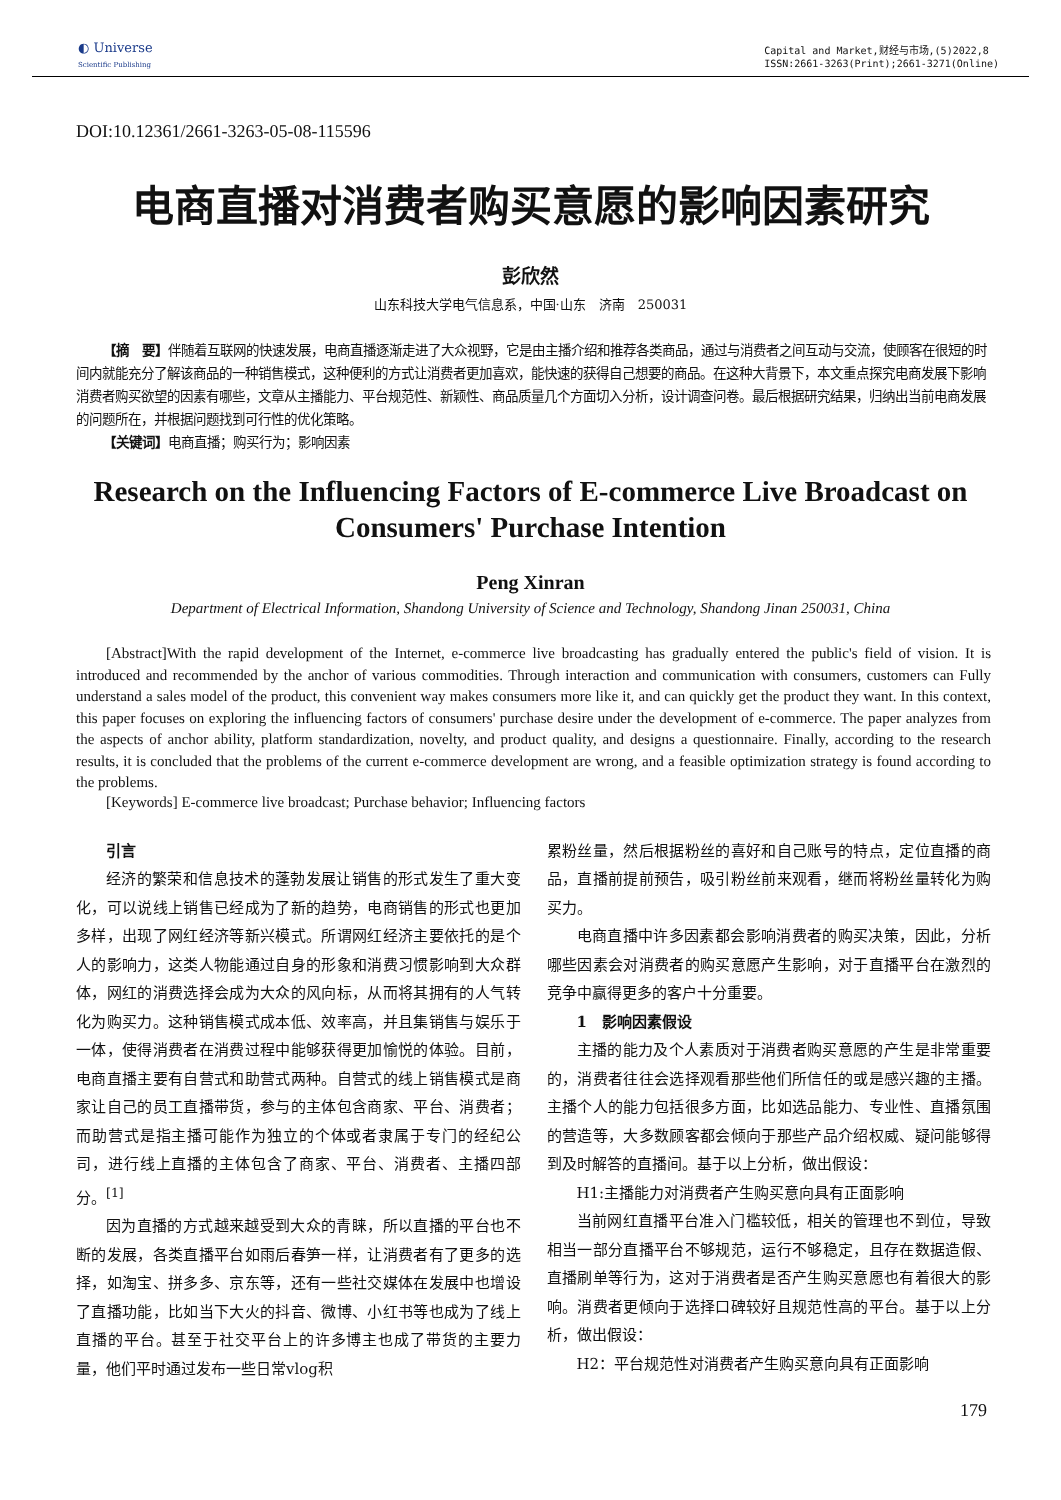◐ Universe
Scientific Publishing
Capital and Market,财经与市场,(5)2022,8
ISSN:2661-3263(Print);2661-3271(Online)
DOI:10.12361/2661-3263-05-08-115596
电商直播对消费者购买意愿的影响因素研究
彭欣然
山东科技大学电气信息系，中国·山东　济南　250031
【摘　要】伴随着互联网的快速发展，电商直播逐渐走进了大众视野，它是由主播介绍和推荐各类商品，通过与消费者之间互动与交流，使顾客在很短的时间内就能充分了解该商品的一种销售模式，这种便利的方式让消费者更加喜欢，能快速的获得自己想要的商品。在这种大背景下，本文重点探究电商发展下影响消费者购买欲望的因素有哪些，文章从主播能力、平台规范性、新颖性、商品质量几个方面切入分析，设计调查问卷。最后根据研究结果，归纳出当前电商发展的问题所在，并根据问题找到可行性的优化策略。
【关键词】电商直播；购买行为；影响因素
Research on the Influencing Factors of E-commerce Live Broadcast on Consumers' Purchase Intention
Peng Xinran
Department of Electrical Information, Shandong University of Science and Technology, Shandong Jinan 250031, China
[Abstract]With the rapid development of the Internet, e-commerce live broadcasting has gradually entered the public's field of vision. It is introduced and recommended by the anchor of various commodities. Through interaction and communication with consumers, customers can Fully understand a sales model of the product, this convenient way makes consumers more like it, and can quickly get the product they want. In this context, this paper focuses on exploring the influencing factors of consumers' purchase desire under the development of e-commerce. The paper analyzes from the aspects of anchor ability, platform standardization, novelty, and product quality, and designs a questionnaire. Finally, according to the research results, it is concluded that the problems of the current e-commerce development are wrong, and a feasible optimization strategy is found according to the problems.
[Keywords] E-commerce live broadcast; Purchase behavior; Influencing factors
引言
经济的繁荣和信息技术的蓬勃发展让销售的形式发生了重大变化，可以说线上销售已经成为了新的趋势，电商销售的形式也更加多样，出现了网红经济等新兴模式。所谓网红经济主要依托的是个人的影响力，这类人物能通过自身的形象和消费习惯影响到大众群体，网红的消费选择会成为大众的风向标，从而将其拥有的人气转化为购买力。这种销售模式成本低、效率高，并且集销售与娱乐于一体，使得消费者在消费过程中能够获得更加愉悦的体验。目前，电商直播主要有自营式和助营式两种。自营式的线上销售模式是商家让自己的员工直播带货，参与的主体包含商家、平台、消费者；而助营式是指主播可能作为独立的个体或者隶属于专门的经纪公司，进行线上直播的主体包含了商家、平台、消费者、主播四部分。<sup>[1]</sup>
因为直播的方式越来越受到大众的青睐，所以直播的平台也不断的发展，各类直播平台如雨后春笋一样，让消费者有了更多的选择，如淘宝、拼多多、京东等，还有一些社交媒体在发展中也增设了直播功能，比如当下大火的抖音、微博、小红书等也成为了线上直播的平台。甚至于社交平台上的许多博主也成了带货的主要力量，他们平时通过发布一些日常vlog积
累粉丝量，然后根据粉丝的喜好和自己账号的特点，定位直播的商品，直播前提前预告，吸引粉丝前来观看，继而将粉丝量转化为购买力。
电商直播中许多因素都会影响消费者的购买决策，因此，分析哪些因素会对消费者的购买意愿产生影响，对于直播平台在激烈的竞争中赢得更多的客户十分重要。
1　影响因素假设
主播的能力及个人素质对于消费者购买意愿的产生是非常重要的，消费者往往会选择观看那些他们所信任的或是感兴趣的主播。主播个人的能力包括很多方面，比如选品能力、专业性、直播氛围的营造等，大多数顾客都会倾向于那些产品介绍权威、疑问能够得到及时解答的直播间。基于以上分析，做出假设：
H1:主播能力对消费者产生购买意向具有正面影响
当前网红直播平台准入门槛较低，相关的管理也不到位，导致相当一部分直播平台不够规范，运行不够稳定，且存在数据造假、直播刷单等行为，这对于消费者是否产生购买意愿也有着很大的影响。消费者更倾向于选择口碑较好且规范性高的平台。基于以上分析，做出假设：
H2：平台规范性对消费者产生购买意向具有正面影响
179